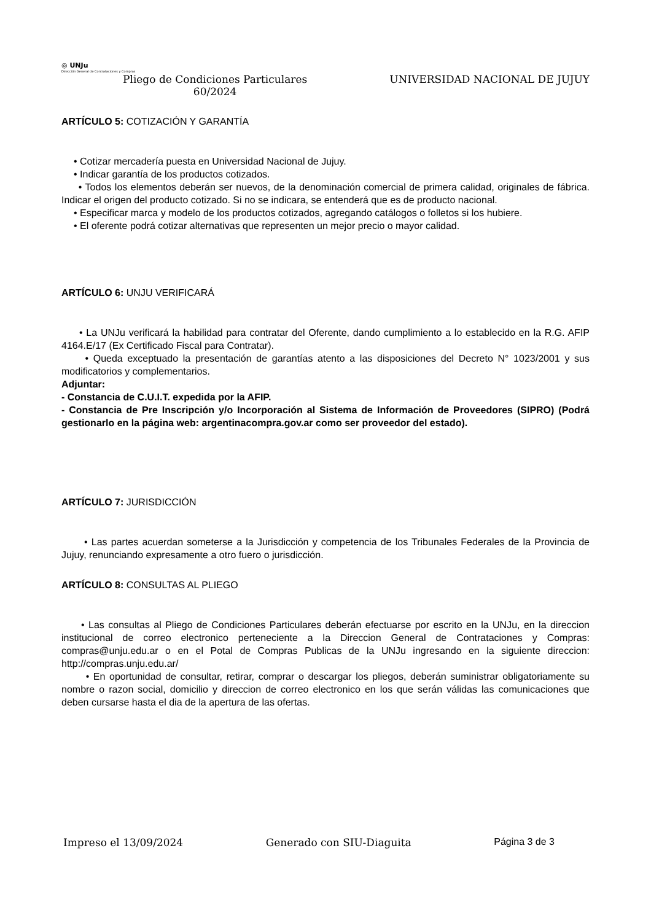◎ UNJu
Dirección General de Contrataciones y Compras
Pliego de Condiciones Particulares
60/2024
UNIVERSIDAD NACIONAL DE JUJUY
ARTÍCULO 5: COTIZACIÓN Y GARANTÍA
• Cotizar mercadería puesta en Universidad Nacional de Jujuy.
• Indicar garantía de los productos cotizados.
• Todos los elementos deberán ser nuevos, de la denominación comercial de primera calidad, originales de fábrica. Indicar el origen del producto cotizado. Si no se indicara, se entenderá que es de producto nacional.
• Especificar marca y modelo de los productos cotizados, agregando catálogos o folletos si los hubiere.
• El oferente podrá cotizar alternativas que representen un mejor precio o mayor calidad.
ARTÍCULO 6: UNJU VERIFICARÁ
• La UNJu verificará la habilidad para contratar del Oferente, dando cumplimiento a lo establecido en la R.G. AFIP 4164.E/17 (Ex Certificado Fiscal para Contratar).
• Queda exceptuado la presentación de garantías atento a las disposiciones del Decreto N° 1023/2001 y sus modificatorios y complementarios.
Adjuntar:
- Constancia de C.U.I.T. expedida por la AFIP.
- Constancia de Pre Inscripción y/o Incorporación al Sistema de Información de Proveedores (SIPRO) (Podrá gestionarlo en la página web: argentinacompra.gov.ar como ser proveedor del estado).
ARTÍCULO 7: JURISDICCIÓN
• Las partes acuerdan someterse a la Jurisdicción y competencia de los Tribunales Federales de la Provincia de Jujuy, renunciando expresamente a otro fuero o jurisdicción.
ARTÍCULO 8: CONSULTAS AL PLIEGO
• Las consultas al Pliego de Condiciones Particulares deberán efectuarse por escrito en la UNJu, en la direccion institucional de correo electronico perteneciente a la Direccion General de Contrataciones y Compras: compras@unju.edu.ar o en el Potal de Compras Publicas de la UNJu ingresando en la siguiente direccion: http://compras.unju.edu.ar/
• En oportunidad de consultar, retirar, comprar o descargar los pliegos, deberán suministrar obligatoriamente su nombre o razon social, domicilio y direccion de correo electronico en los que serán válidas las comunicaciones que deben cursarse hasta el dia de la apertura de las ofertas.
Impreso el 13/09/2024 Generado con SIU-Diaguita Página 3 de 3